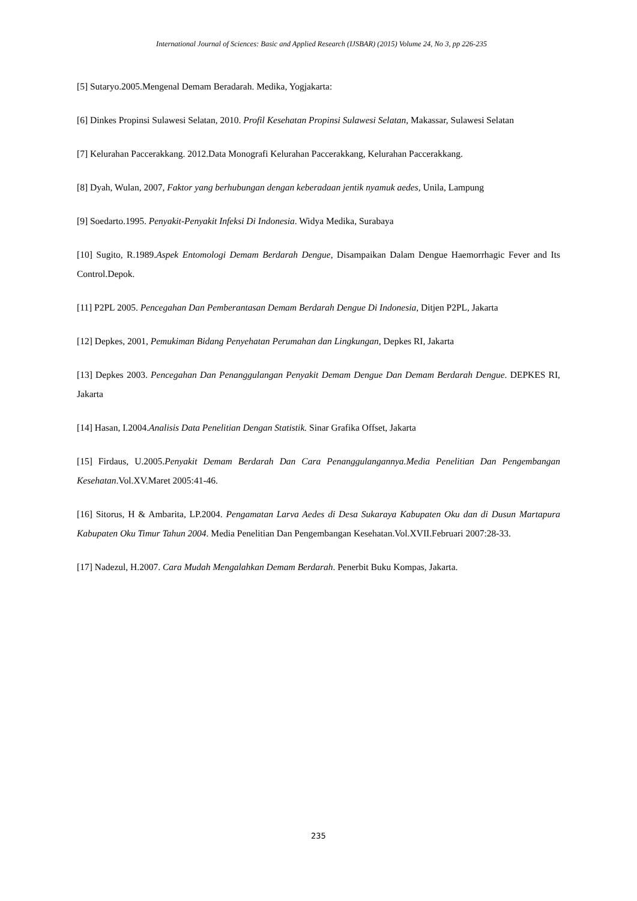International Journal of Sciences: Basic and Applied Research (IJSBAR) (2015) Volume 24, No 3, pp 226-235
[5] Sutaryo.2005.Mengenal Demam Beradarah. Medika, Yogjakarta:
[6] Dinkes Propinsi Sulawesi Selatan, 2010. Profil Kesehatan Propinsi Sulawesi Selatan, Makassar, Sulawesi Selatan
[7] Kelurahan Paccerakkang. 2012.Data Monografi Kelurahan Paccerakkang, Kelurahan Paccerakkang.
[8] Dyah, Wulan, 2007, Faktor yang berhubungan dengan keberadaan jentik nyamuk aedes, Unila, Lampung
[9] Soedarto.1995. Penyakit-Penyakit Infeksi Di Indonesia. Widya Medika, Surabaya
[10] Sugito, R.1989.Aspek Entomologi Demam Berdarah Dengue, Disampaikan Dalam Dengue Haemorrhagic Fever and Its Control.Depok.
[11] P2PL 2005. Pencegahan Dan Pemberantasan Demam Berdarah Dengue Di Indonesia, Ditjen P2PL, Jakarta
[12] Depkes, 2001, Pemukiman Bidang Penyehatan Perumahan dan Lingkungan, Depkes RI, Jakarta
[13] Depkes 2003. Pencegahan Dan Penanggulangan Penyakit Demam Dengue Dan Demam Berdarah Dengue. DEPKES RI, Jakarta
[14] Hasan, I.2004.Analisis Data Penelitian Dengan Statistik. Sinar Grafika Offset, Jakarta
[15] Firdaus, U.2005.Penyakit Demam Berdarah Dan Cara Penanggulangannya.Media Penelitian Dan Pengembangan Kesehatan.Vol.XV.Maret 2005:41-46.
[16] Sitorus, H & Ambarita, LP.2004. Pengamatan Larva Aedes di Desa Sukaraya Kabupaten Oku dan di Dusun Martapura Kabupaten Oku Timur Tahun 2004. Media Penelitian Dan Pengembangan Kesehatan.Vol.XVII.Februari 2007:28-33.
[17] Nadezul, H.2007. Cara Mudah Mengalahkan Demam Berdarah. Penerbit Buku Kompas, Jakarta.
235